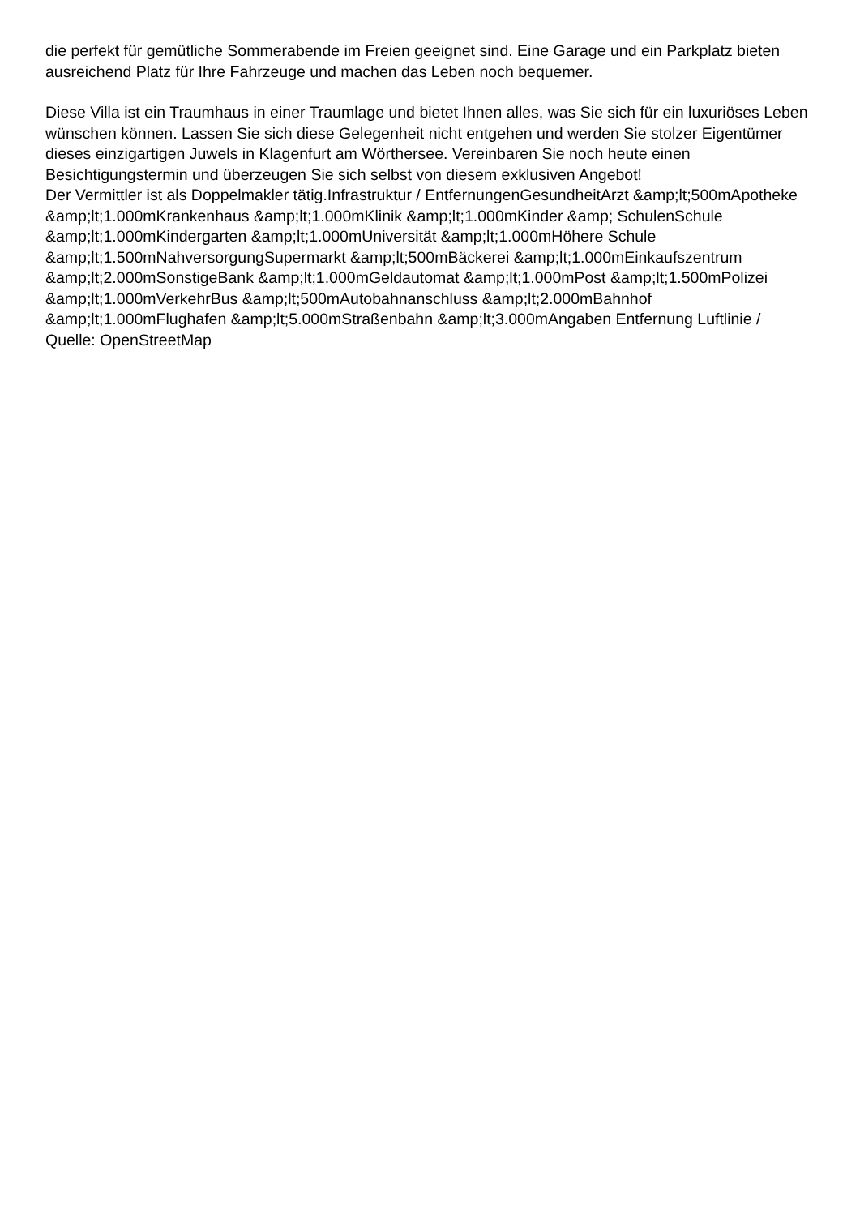die perfekt für gemütliche Sommerabende im Freien geeignet sind. Eine Garage und ein Parkplatz bieten ausreichend Platz für Ihre Fahrzeuge und machen das Leben noch bequemer.
Diese Villa ist ein Traumhaus in einer Traumlage und bietet Ihnen alles, was Sie sich für ein luxuriöses Leben wünschen können. Lassen Sie sich diese Gelegenheit nicht entgehen und werden Sie stolzer Eigentümer dieses einzigartigen Juwels in Klagenfurt am Wörthersee. Vereinbaren Sie noch heute einen Besichtigungstermin und überzeugen Sie sich selbst von diesem exklusiven Angebot!
Der Vermittler ist als Doppelmakler tätig.Infrastruktur / EntfernungenGesundheitArzt &amp;lt;500mApotheke &amp;lt;1.000mKrankenhaus &amp;lt;1.000mKlinik &amp;lt;1.000mKinder &amp; SchulenSchule &amp;lt;1.000mKindergarten &amp;lt;1.000mUniversität &amp;lt;1.000mHöhere Schule &amp;lt;1.500mNahversorgungSupermarkt &amp;lt;500mBäckerei &amp;lt;1.000mEinkaufszentrum &amp;lt;2.000mSonstigeBank &amp;lt;1.000mGeldautomat &amp;lt;1.000mPost &amp;lt;1.500mPolizei &amp;lt;1.000mVerkehrBus &amp;lt;500mAutobahnanschluss &amp;lt;2.000mBahnhof &amp;lt;1.000mFlughafen &amp;lt;5.000mStraßenbahn &amp;lt;3.000mAngaben Entfernung Luftlinie / Quelle: OpenStreetMap